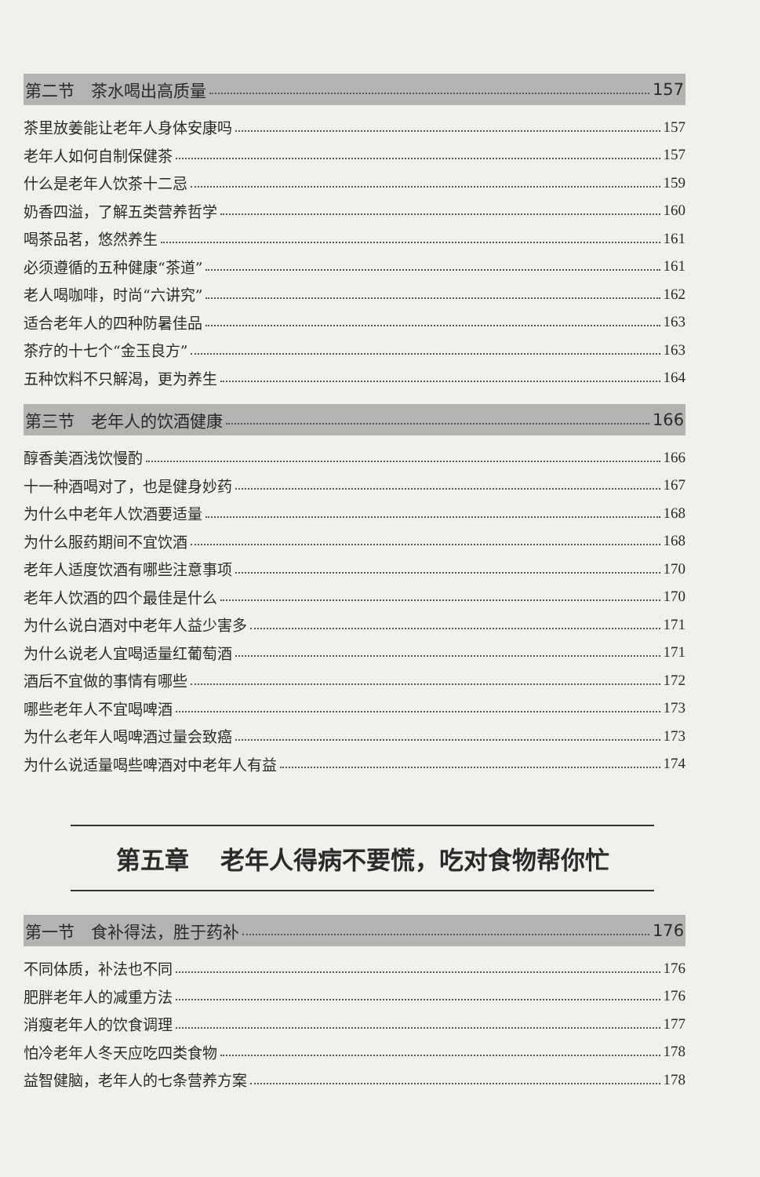第二节　茶水喝出高质量 157
茶里放姜能让老年人身体安康吗 157
老年人如何自制保健茶 157
什么是老年人饮茶十二忌 159
奶香四溢，了解五类营养哲学 160
喝茶品茗，悠然养生 161
必须遵循的五种健康“茶道” 161
老人喝咖啡，时尚“六讲究” 162
适合老年人的四种防暑佳品 163
茶疗的十七个“金玉良方” 163
五种饮料不只解渴，更为养生 164
第三节　老年人的饮酒健康 166
醇香美酒浅饮慢酌 166
十一种酒喝对了，也是健身妙药 167
为什么中老年人饮酒要适量 168
为什么服药期间不宜饮酒 168
老年人适度饮酒有哪些注意事项 170
老年人饮酒的四个最佳是什么 170
为什么说白酒对中老年人益少害多 171
为什么说老人宜喝适量红葡萄酒 171
酒后不宜做的事情有哪些 172
哪些老年人不宜喝啤酒 173
为什么老年人喝啤酒过量会致癌 173
为什么说适量喝些啤酒对中老年人有益 174
第五章 老年人得病不要慌，吃对食物帮你忙
第一节　食补得法，胜于药补 176
不同体质，补法也不同 176
肥胖老年人的减重方法 176
消瘦老年人的饮食调理 177
怕冷老年人冬天应吃四类食物 178
益智健脑，老年人的七条营养方案 178